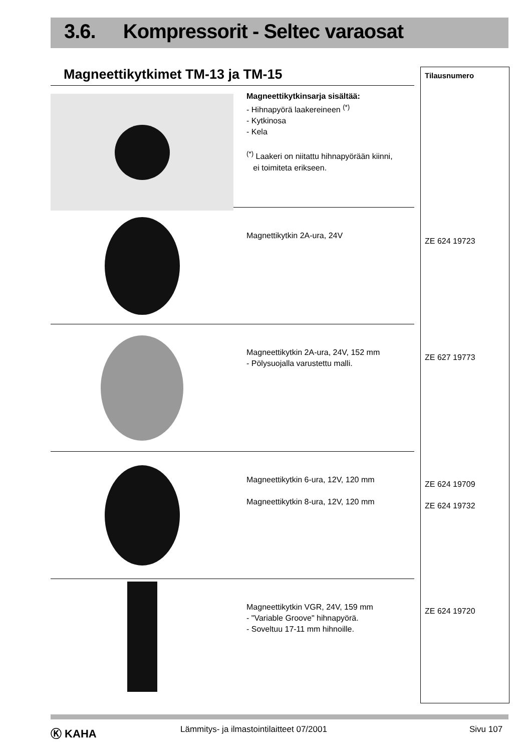3.6. Kompressorit - Seltec varaosat
Magneettikytkimet TM-13 ja TM-15
Magneettikytkinsarja sisältää:
- Hihnapyörä laakereineen <sup>(*)</sup>
- Kytkinosa
- Kela
<sup>(*)</sup> Laakeri on niitattu hihnapyörään kiinni,
ei toimiteta erikseen.
Magnettikytkin 2A-ura, 24V
Magneettikytkin 2A-ura, 24V, 152 mm
- Pölysuojalla varustettu malli.
Magneettikytkin 6-ura, 12V, 120 mm
Magneettikytkin 8-ura, 12V, 120 mm
Magneettikytkin VGR, 24V, 159 mm
- "Variable Groove" hihnapyörä.
- Soveltuu 17-11 mm hihnoille.
Tilausnumero
ZE 624 19723
ZE 627 19773
ZE 624 19709
ZE 624 19732
ZE 624 19720
Ⓚ KAHA
Lämmitys- ja ilmastointilaitteet 07/2001
Sivu 107